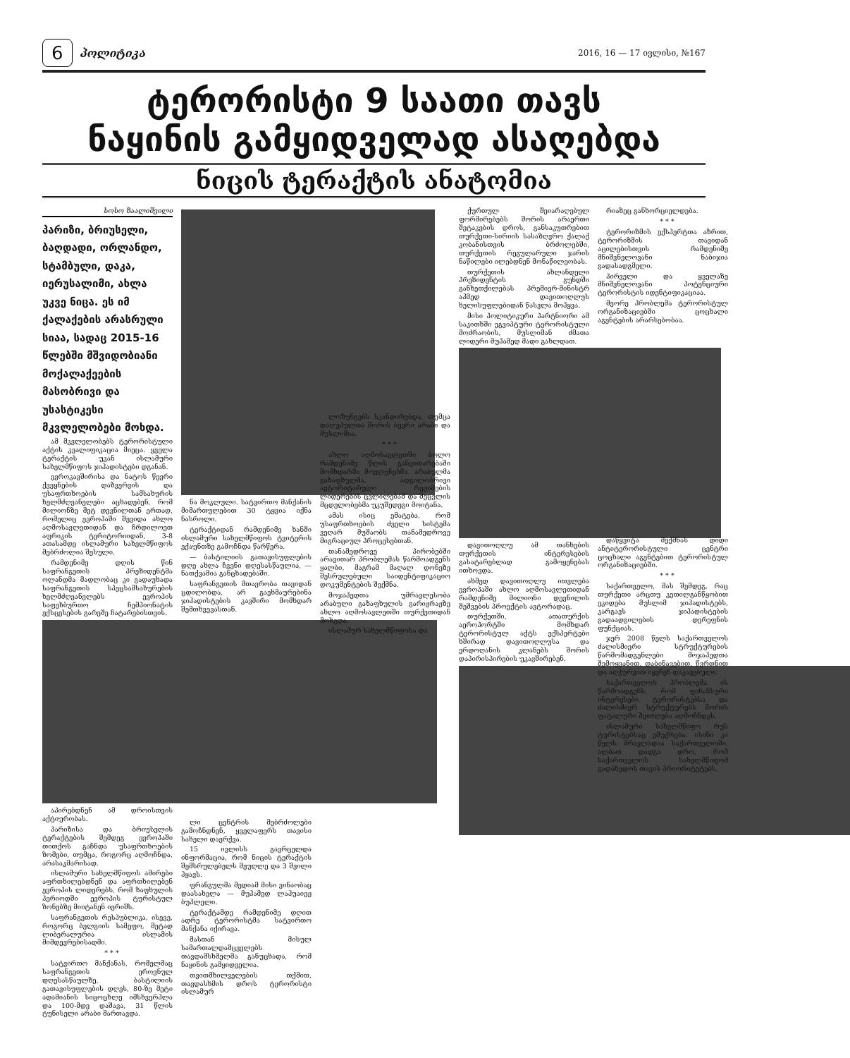6 პოლიტიკა
2016, 16 — 17 ივლისი, №167
ტერორისტი 9 საათი თავს
ნაყინის გამყიდველად ასაღებდა
ნიცის ტერაქტის ანატომია
სოსო ზაალიშვილი
პარიზი, ბრიუსელი, ბაღდადი, ორლანდო, სტამბული, დაკა, იერუსალიმი, ახლა უკვე ნიცა. ეს იმ ქალაქების არასრული სიაა, სადაც 2015-16 წლებში მშვიდობიანი მოქალაქეების მასობრივი და უსასტიკესი მკვლელობები მოხდა.
ამ მკვლელობებს ტერორისტული აქტის კვალიფიკაცია მიეცა. ყველა ტერაქტის უკან ისლამური სახელმწიფოს ჯიჰადისტები დგანან.
ევროკავშირისა და ნატოს წევრი ქვეყნების დაზვერვის და უსაფრთხოების სამსახურის ხელმძღვანელები აცხადებენ, რომ მილიონზე მეტ დევნილთან ერთად, რომელიც ევროპაში შევიდა ახლო აღმოსავლეთიდან და ჩრდილოეთ აფრიკის ტერიტორიიდან, 3-8 ათასამდე ისლამური სახელმწიფოს მებრძოლია შესული.
რამდენიმე დღის წინ საფრანგეთის პრეზიდენტმა ოლანდმა მადლობაც კი გადაუხადა საფრანგეთის სპეცსამსახურების ხელმძღვანელებს ევროპის საფეხბურთო ჩემპიონატის ექსცესების გარეშე ჩატარებისთვის.
აპირებდნენ ამ დროისთვის აქტიურობას.
პარიზისა და ბრიუსელის ტერაქტების შემდეგ ევროპაში თითქოს გაჩნდა უსაფრთხოების ზომები, თუმცა, როგორც აღმოჩნდა, არასაკმარისად.
ისლამური სახელმწიფოს ამირები აფრთხილებდნენ და აფრთხილებენ ევროპის ლიდერებს, რომ ზაფხულის პერიოდში ევროპის ტურისტულ ზონებზე მიიტანენ იერიშს.
საფრანგეთის რესპუბლიკა, ისევე, როგორც ბელგიის სამეფო, მეტად ლიბერალურია ისლამის მიმდევრებისადმი.
* * *
სატვირთო მანქანას, რომელმაც საფრანგეთის ეროვნულ დღესასწაულზე, ბასტილიის გათავისუფლების დღეს, 80-ზე მეტი ადამიანის სიცოცხლე იმსხვერპლა და 100-მდე დაშავა, 31 წლის ტუნისელი არაბი მართავდა.
ნა მოკლული. სატვირთო მანქანის მიმართულებით 30 ტყვია იქნა ნასროლი.
ტერაქტიდან რამდენიმე ხანში ისლამური სახელმწიფოს ტვიტერის ექაუნთზე გამოჩნდა წარწერა.
— ბასტილიის გათავისუფლების დღე ახლა ჩვენი დღესასწაულია, — ნათქვამია განცხადებაში.
საფრანგეთის მთავრობა თავიდან ცდილობდა, არ გაეხმაურებინა ჯიჰადისტების კავშირი მომხდარ შემთხვევასთან.
ლი ცენტრის მებრძოლები გამოჩნდნენ, ყველაფერს თავისი სახელი დაერქვა.
15 ივლისს გავრცელდა ინფორმაცია, რომ ნიცის ტერაქტის შემსრულებელს მეუღლე და 3 შვილი ჰყავს.
ფრანგულმა მედიამ მისი ვინაობაც დაასახელა — მუჰამედ ლაჰუაიეჟ ბუჰლელი.
ტერაქტამდე რამდენიმე დღით ადრე ტერორისტმა სატვირთო მანქანა იქირავა.
მასთან მისულ სამართალდამცველებს თავდამსხმელმა განუცხადა, რომ ნაყინის გამყიდველია.
თვითმხილველების თქმით, თავდასხმის დროს ტერორისტი ისლამურ
ლოზუნგებს სკანდირებდა, თუმცა დაღუპულთა შორის ბევრი არაბი და მუსლიმია.
* * *
ახლო აღმოსავლეთში ბოლო რამდენიმე წლის განვითარებაში მომხდარმა მოვლენებმა, არაბულმა გაზაფხულმა, ადგილობრივი ავტორიტარული რეჟიმების ლიდერების ცვლილებამ და შეცვლის მცდელობებმა უკუშედეგი მოიტანა.
ამას ისიც ემატება, რომ უსაფრთხოების ძველი სისტემა ვეღარ მუშაობს თანამედროვე მიგრაციულ პროცესებთან.
თანამედროვე პირობებში არავითარ პრობლემას წარმოადგენს ყალბი, მაგრამ მაღალ დონეზე შესრულებული საიდენტიფიკაციო დოკუმენტების შექმნა.
მოჯაჰედთა უმრავლესობა არაბული გაზაფხულის გარიჟრაჟზე ახლო აღმოსავლეთში თურქეთიდან მოხვდა.
ისლამურ სახელმწიფოსა და
ქურთულ შეიარაღებულ ფორმირებებს შორის არაერთი შეტაკების დროს, განსაკუთრებით თურქეთი-სირიის სასაზღვრო ქალაქ კობანისთვის ბრძოლებში, თურქეთის რეგულარული ჯარის ნაწილები ილებდნენ მონაწილეობას.
თურქეთის ახლანდელი პრეზიდენტის გუნდში განხეთქილებას პრემიერ-მინისტრ აჰმედ დავითოღლუს ხელისუფლებიდან წასვლა მოჰყვა.
მისი პოლიტიკური პარტნიორი ამ საკითხში ეგვიპტური ტერორისტული მოძრაობის, მუსლიმან ძმათა ლიდერი მუჰამედ მადი გახლდათ.
დავითოღლუ ამ თანხების თურქეთის ინტერესების გასატარებლად გამოყენებას ითხოვდა.
ახმედ დავითოღლუ ითვლება ევროპაში ახლო აღმოსავლეთიდან რამდენიმე მილიონი დევნილის შეშვების პროექტის ავტორადაც.
თურქეთში, ათათურქის აეროპორტში მომხდარ ტერორისტულ აქტს ექსპერტები ხშირად დავითოღლუსა და ერდოღანის კლანებს შორის დაპირისპირების უკავშირებენ.
რიაზეც განხორციელდება.
* * *
ტერორიზმის ექსპერტთა აზრით, ტერორიზმის თავიდან აცილებისთვის რამდენიმე მნიშვნელოვანი ნაბიჯია გადასადგმელი.
პირველი და ყველაზე მნიშვნელოვანი პოტენციური ტერორისტის იდენტიფიკაციაა.
მეორე პრობლემა ტერორისტულ ორგანიზაციებში ცოცხალი აგენტების არარსებობაა.
დაწყვიტა შექმნას დიდი ანტიტერორისტული ცენტრი ცოცხალი აგენტებით ტერორისტულ ორგანიზაციებში.
* * *
საქართველო, მას შემდეგ, რაც თურქეთი არცთუ კეთილგანწყობით ეკიდება მუსლიმ ჯიჰადისტებს, კარგავს ჯიჰადისტების გადაადგილების დერეფნის ფუნქციას.
ჯერ 2008 წელს საქართველოს ძალისმიერი სტრუქტურების წარმომადგენლები მოჯაჰედთა შემოყვანით, დაბინავებით, წვრთნით და აღჭურვით იყვნენ დაკავებული.
საქართველოს პრობლემა ის წარმოადგენს, რომ ფინანსური ინტერესები ტერორისტებსა და ძალისმიერ სტრუქტურებს შორის ფატალური შეიძლება აღმოჩნდეს.
ისლამური სახელმწიფო რუს ტურისტებსაც ემუქრება. ისინი კი წელს მრავლადაა საქართველოში. ალბათ დადგა დრო, რომ საქართველოს სახელმწიფომ გადახედოს თავის პრიორიტეტებს.